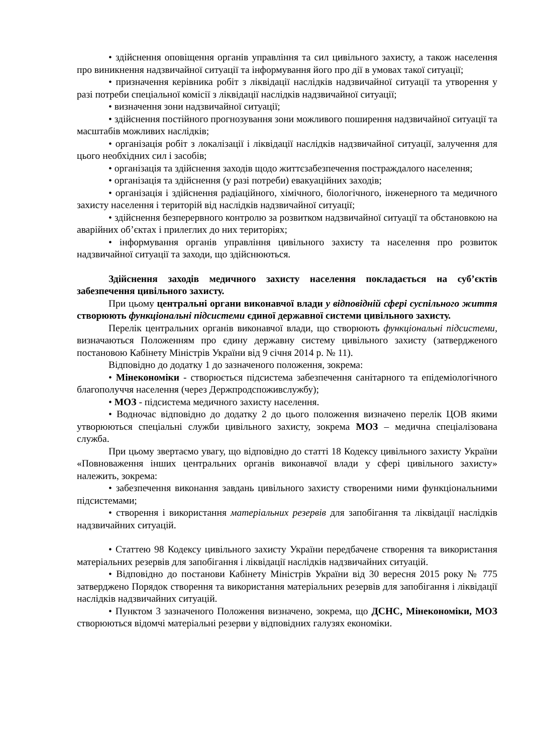• здійснення оповіщення органів управління та сил цивільного захисту, а також населення про виникнення надзвичайної ситуації та інформування його про дії в умовах такої ситуації;
• призначення керівника робіт з ліквідації наслідків надзвичайної ситуації та утворення у разі потреби спеціальної комісії з ліквідації наслідків надзвичайної ситуації;
• визначення зони надзвичайної ситуації;
• здійснення постійного прогнозування зони можливого поширення надзвичайної ситуації та масштабів можливих наслідків;
• організація робіт з локалізації і ліквідації наслідків надзвичайної ситуації, залучення для цього необхідних сил і засобів;
• організація та здійснення заходів щодо життєзабезпечення постраждалого населення;
• організація та здійснення (у разі потреби) евакуаційних заходів;
• організація і здійснення радіаційного, хімічного, біологічного, інженерного та медичного захисту населення і територій від наслідків надзвичайної ситуації;
• здійснення безперервного контролю за розвитком надзвичайної ситуації та обстановкою на аварійних об’єктах і прилеглих до них територіях;
• інформування органів управління цивільного захисту та населення про розвиток надзвичайної ситуації та заходи, що здійснюються.
Здійснення заходів медичного захисту населення покладається на суб’єктів забезпечення цивільного захисту.
При цьому центральні органи виконавчої влади у відповідній сфері суспільного життя створюють функціональні підсистеми єдиної державної системи цивільного захисту.
Перелік центральних органів виконавчої влади, що створюють функціональні підсистеми, визначаються Положенням про єдину державну систему цивільного захисту (затвердженого постановою Кабінету Міністрів України від 9 січня 2014 р. № 11).
Відповідно до додатку 1 до зазначеного положення, зокрема:
• Мінекономіки - створюється підсистема забезпечення санітарного та епідеміологічного благополуччя населення (через Держпродспоживслужбу);
• МОЗ - підсистема медичного захисту населення.
• Водночас відповідно до додатку 2 до цього положення визначено перелік ЦОВ якими утворюються спеціальні служби цивільного захисту, зокрема МОЗ – медична спеціалізована служба.
При цьому звертаємо увагу, що відповідно до статті 18 Кодексу цивільного захисту України «Повноваження інших центральних органів виконавчої влади у сфері цивільного захисту» належить, зокрема:
• забезпечення виконання завдань цивільного захисту створеними ними функціональними підсистемами;
• створення і використання матеріальних резервів для запобігання та ліквідації наслідків надзвичайних ситуацій.
• Статтею 98 Кодексу цивільного захисту України передбачене створення та використання матеріальних резервів для запобігання і ліквідації наслідків надзвичайних ситуацій.
• Відповідно до постанови Кабінету Міністрів України від 30 вересня 2015 року № 775 затверджено Порядок створення та використання матеріальних резервів для запобігання і ліквідації наслідків надзвичайних ситуацій.
• Пунктом 3 зазначеного Положення визначено, зокрема, що ДСНС, Мінекономіки, МОЗ створюються відомчі матеріальні резерви у відповідних галузях економіки.